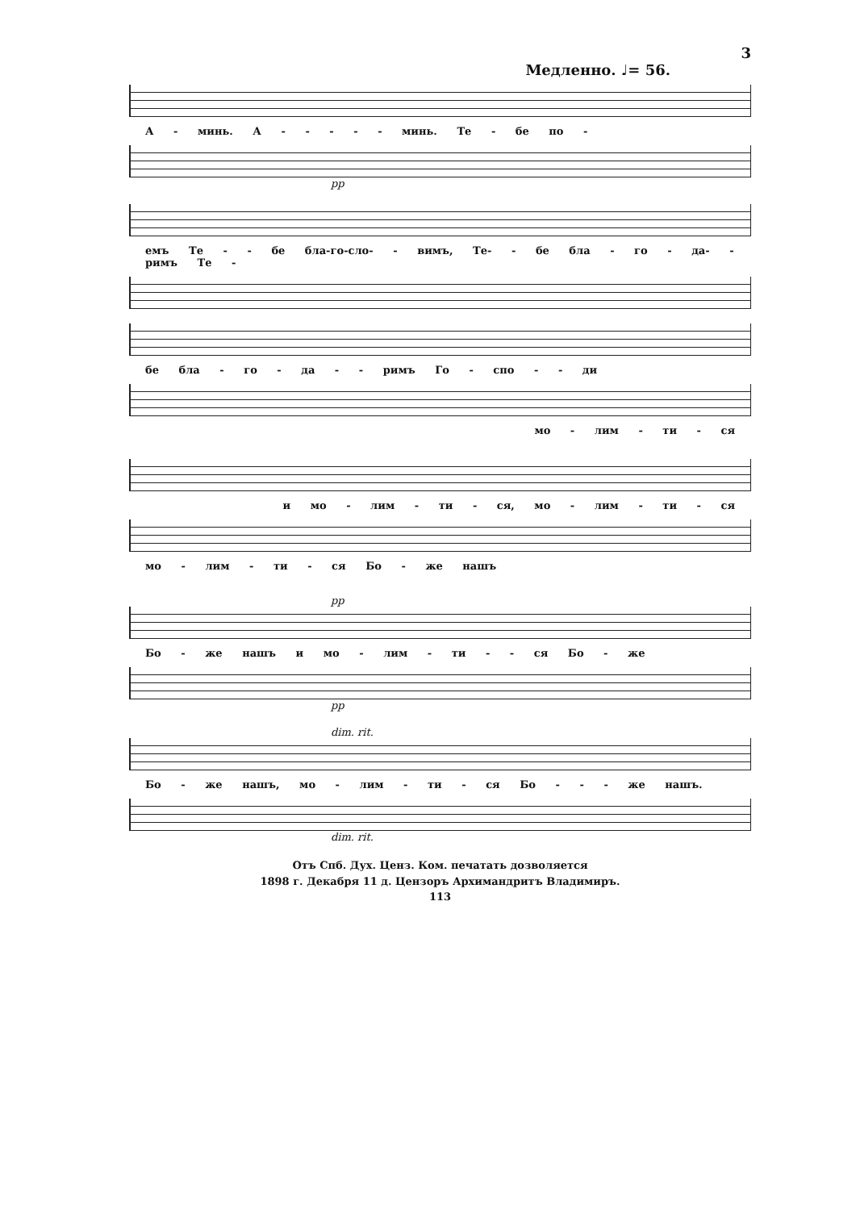3
Медленно. ♩= 56.
А - минь. А - - - - - минь. Те - бе по -
pp
емъ Те - - бе бла-го-сло- - вимъ, Те- - бе бла - го - да- - римъ Те -
бе бла - го - да - - римъ Го - спо - - ди
мо - лим - ти - ся
и мо - лим - ти - ся, мо - лим - ти - ся
мо - лим - ти - ся Бо - же нашъ
pp
Бо - же нашъ и мо - лим - ти - - ся Бо - же
pp
dim. rit.
Бо - же нашъ, мо - лим - ти - ся Бо - - - же нашъ.
dim. rit.
Отъ Спб. Дух. Ценз. Ком. печатать дозволяется
1898 г. Декабря 11 д. Цензоръ Архимандритъ Владимиръ.
113